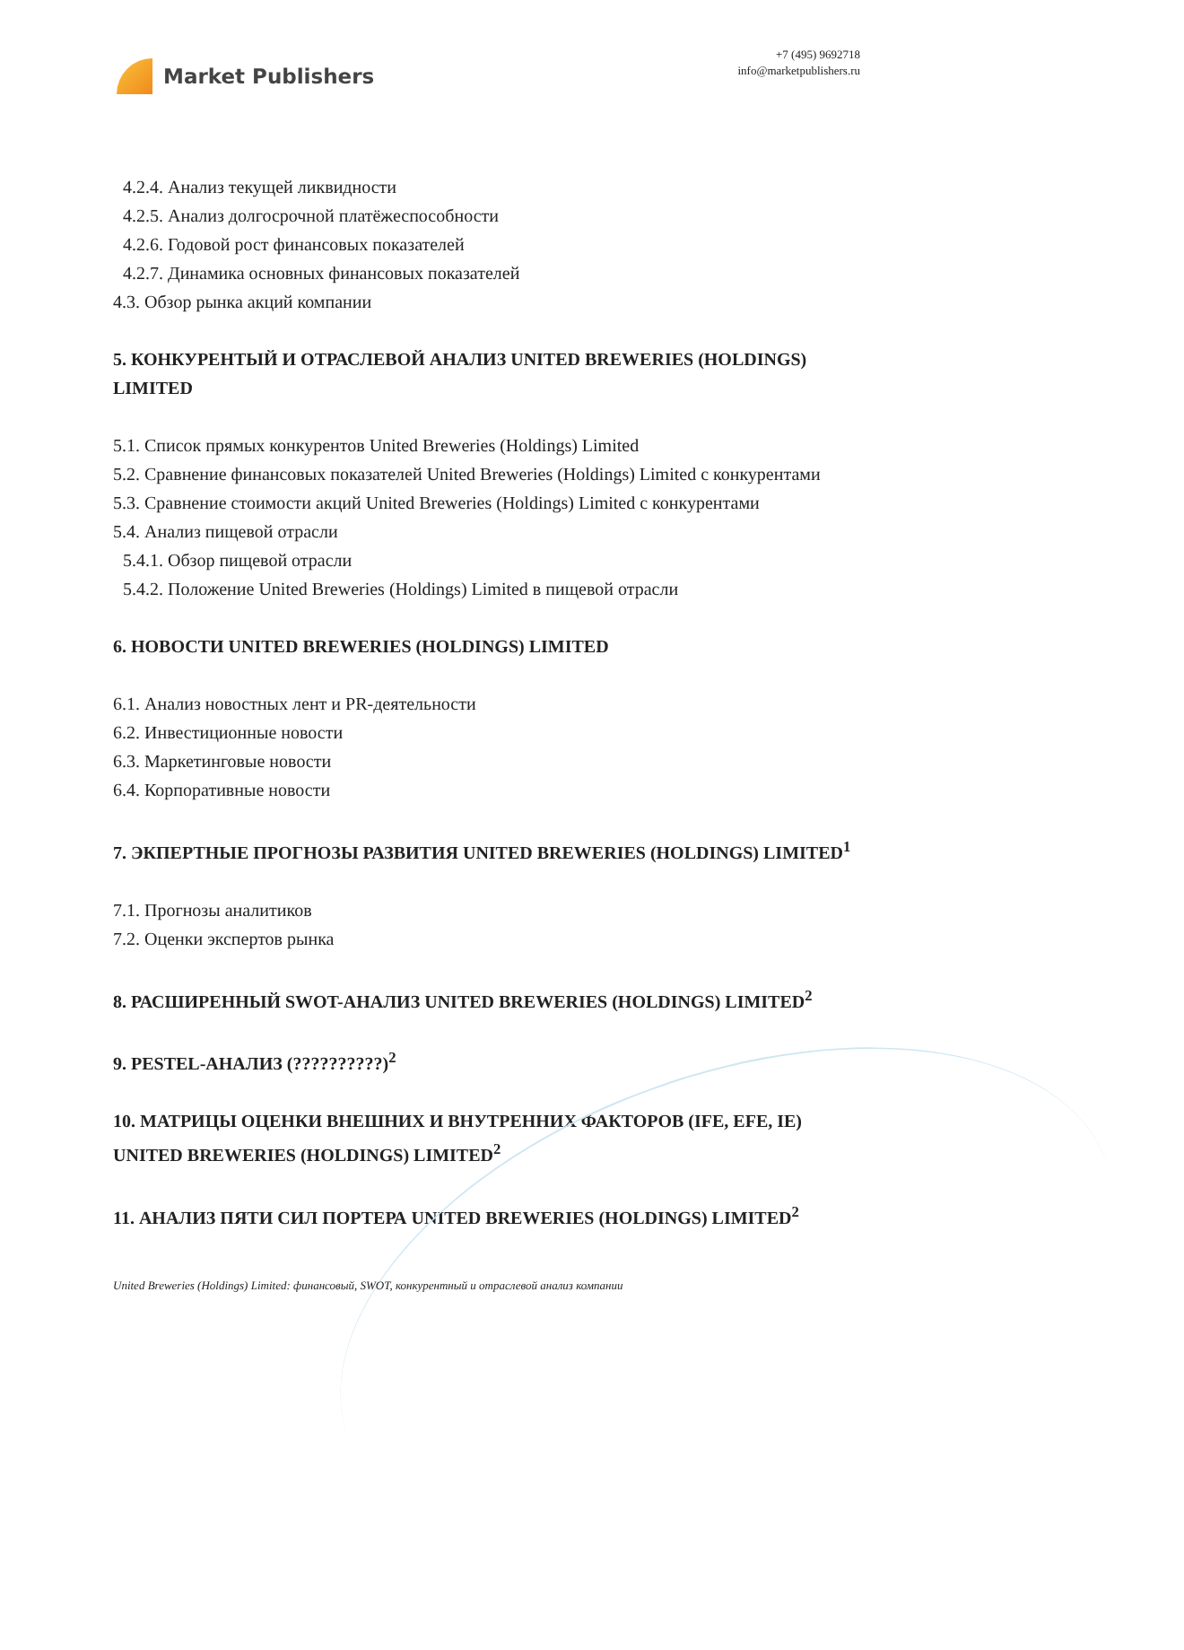Market Publishers
+7 (495) 9692718
info@marketpublishers.ru
4.2.4. Анализ текущей ликвидности
4.2.5. Анализ долгосрочной платёжеспособности
4.2.6. Годовой рост финансовых показателей
4.2.7. Динамика основных финансовых показателей
4.3. Обзор рынка акций компании
5. КОНКУРЕНТЫЙ И ОТРАСЛЕВОЙ АНАЛИЗ UNITED BREWERIES (HOLDINGS) LIMITED
5.1. Список прямых конкурентов United Breweries (Holdings) Limited
5.2. Сравнение финансовых показателей United Breweries (Holdings) Limited с конкурентами
5.3. Сравнение стоимости акций United Breweries (Holdings) Limited с конкурентами
5.4. Анализ пищевой отрасли
5.4.1. Обзор пищевой отрасли
5.4.2. Положение United Breweries (Holdings) Limited в пищевой отрасли
6. НОВОСТИ UNITED BREWERIES (HOLDINGS) LIMITED
6.1. Анализ новостных лент и PR-деятельности
6.2. Инвестиционные новости
6.3. Маркетинговые новости
6.4. Корпоративные новости
7. ЭКПЕРТНЫЕ ПРОГНОЗЫ РАЗВИТИЯ UNITED BREWERIES (HOLDINGS) LIMITED<sup>1</sup>
7.1. Прогнозы аналитиков
7.2. Оценки экспертов рынка
8. РАСШИРЕННЫЙ SWOT-АНАЛИЗ UNITED BREWERIES (HOLDINGS) LIMITED<sup>2</sup>
9. PESTEL-АНАЛИЗ (??????????)<sup>2</sup>
10. МАТРИЦЫ ОЦЕНКИ ВНЕШНИХ И ВНУТРЕННИХ ФАКТОРОВ (IFE, EFE, IE) UNITED BREWERIES (HOLDINGS) LIMITED<sup>2</sup>
11. АНАЛИЗ ПЯТИ СИЛ ПОРТЕРА UNITED BREWERIES (HOLDINGS) LIMITED<sup>2</sup>
United Breweries (Holdings) Limited: финансовый, SWOT, конкурентный и отраслевой анализ компании